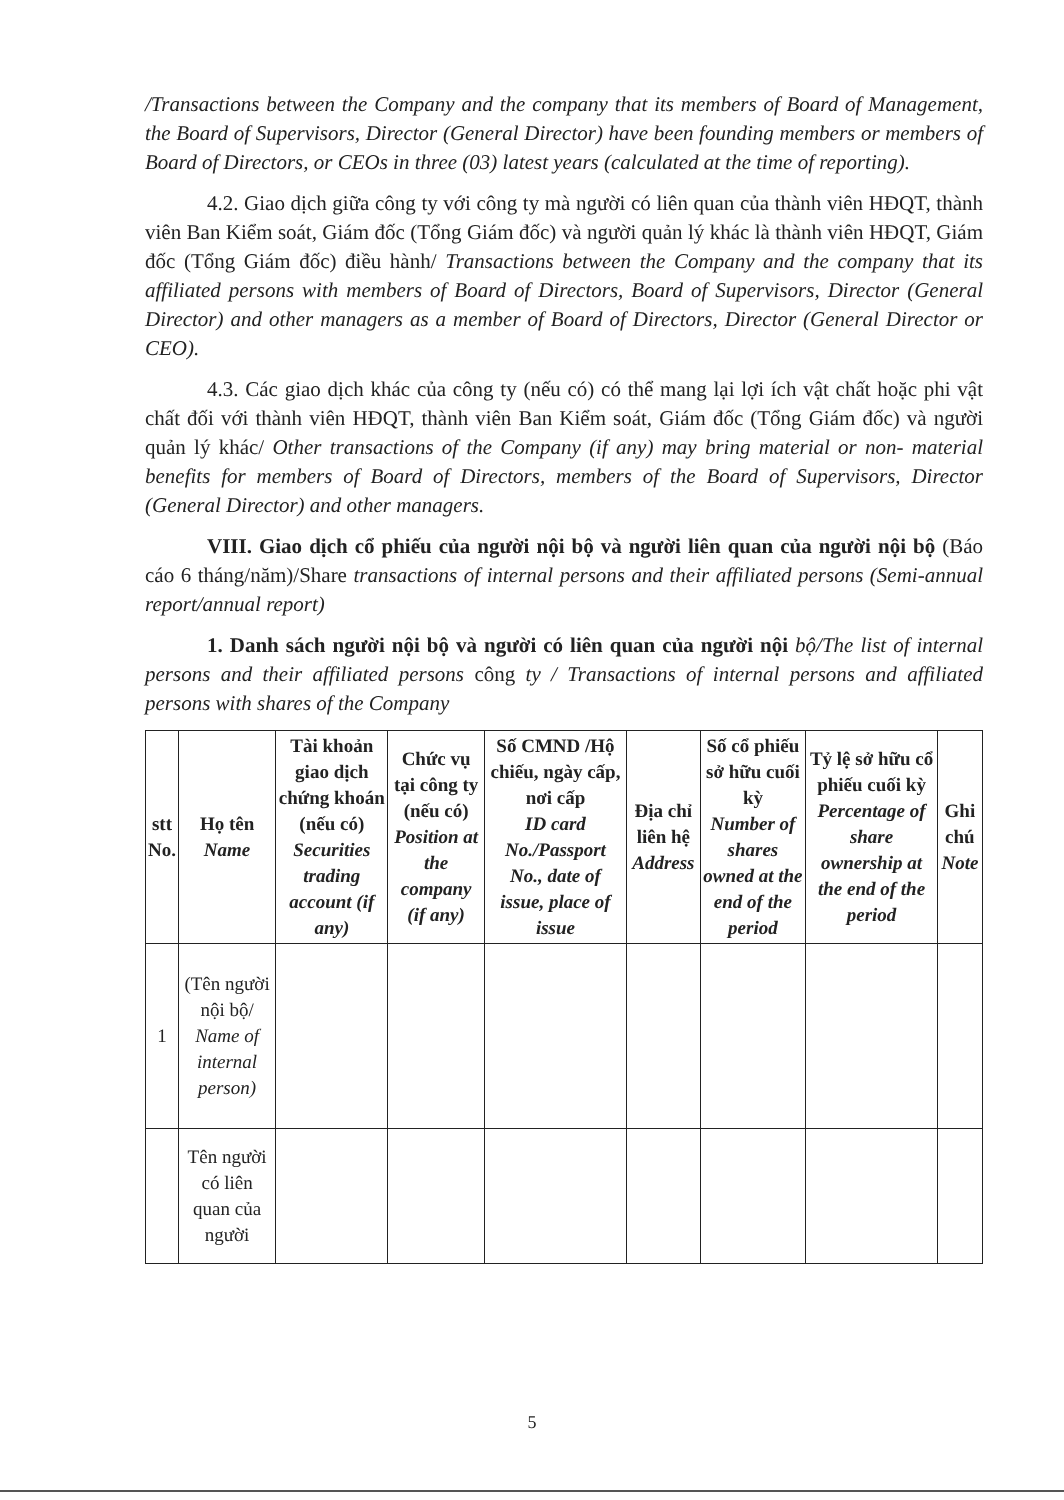/Transactions between the Company and the company that its members of Board of Management, the Board of Supervisors, Director (General Director) have been founding members or members of Board of Directors, or CEOs in three (03) latest years (calculated at the time of reporting).
4.2. Giao dịch giữa công ty với công ty mà người có liên quan của thành viên HĐQT, thành viên Ban Kiểm soát, Giám đốc (Tổng Giám đốc) và người quản lý khác là thành viên HĐQT, Giám đốc (Tổng Giám đốc) điều hành/ Transactions between the Company and the company that its affiliated persons with members of Board of Directors, Board of Supervisors, Director (General Director) and other managers as a member of Board of Directors, Director (General Director or CEO).
4.3. Các giao dịch khác của công ty (nếu có) có thể mang lại lợi ích vật chất hoặc phi vật chất đối với thành viên HĐQT, thành viên Ban Kiểm soát, Giám đốc (Tổng Giám đốc) và người quản lý khác/ Other transactions of the Company (if any) may bring material or non- material benefits for members of Board of Directors, members of the Board of Supervisors, Director (General Director) and other managers.
VIII. Giao dịch cổ phiếu của người nội bộ và người liên quan của người nội bộ (Báo cáo 6 tháng/năm)/Share transactions of internal persons and their affiliated persons (Semi-annual report/annual report)
1. Danh sách người nội bộ và người có liên quan của người nội bộ/The list of internal persons and their affiliated persons công ty / Transactions of internal persons and affiliated persons with shares of the Company
| stt No. | Họ tên Name | Tài khoản giao dịch chứng khoán (nếu có) Securities trading account (if any) | Chức vụ tại công ty (nếu có) Position at the company (if any) | Số CMND /Hộ chiếu, ngày cấp, nơi cấp ID card No./Passport No., date of issue, place of issue | Địa chỉ liên hệ Address | Số cổ phiếu sở hữu cuối kỳ Number of shares owned at the end of the period | Tỷ lệ sở hữu cổ phiếu cuối kỳ Percentage of share ownership at the end of the period | Ghi chú Note |
| --- | --- | --- | --- | --- | --- | --- | --- | --- |
| 1 | (Tên người nội bộ/ Name of internal person) | | | | | | | |
| | Tên người có liên quan của người | | | | | | | |
5